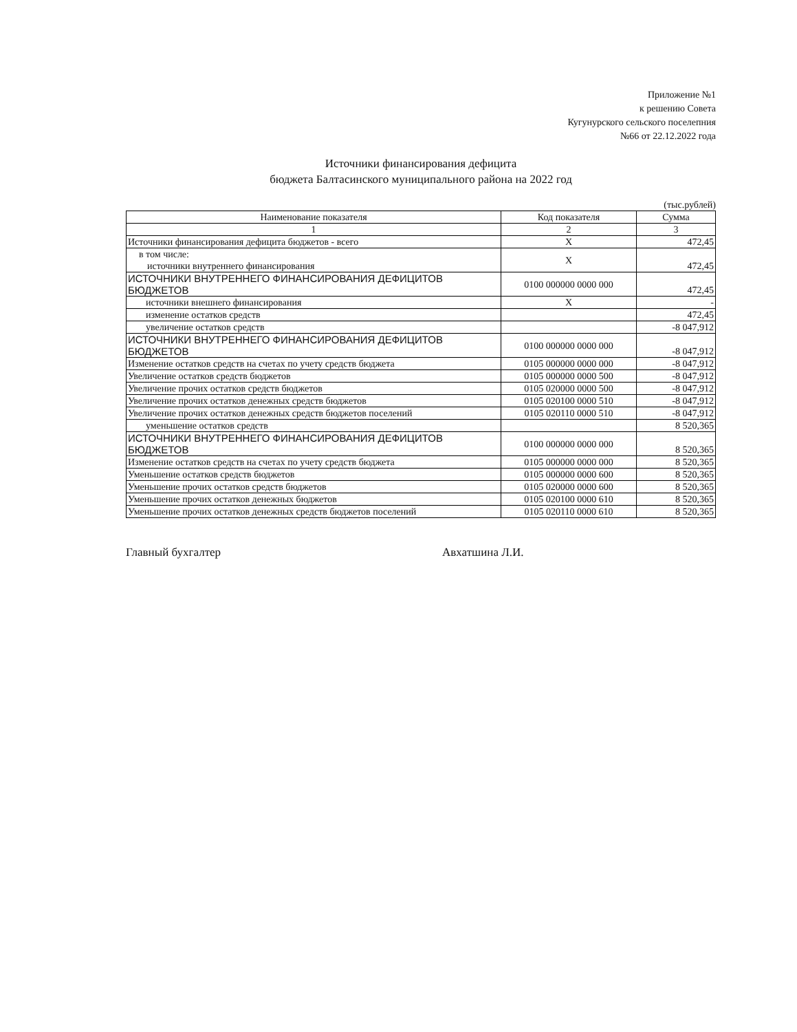Приложение №1
к решению Совета
Кугунурского сельского поселепния
№66 от 22.12.2022 года
Источники финансирования дефицита
бюджета Балтасинского муниципального района на 2022 год
(тыс.рублей)
| Наименование показателя | Код показателя | Сумма |
| --- | --- | --- |
| 1 | 2 | 3 |
| Источники финансирования дефицита бюджетов - всего | Х | 472,45 |
| в том числе: источники внутреннего финансирования | Х | 472,45 |
| ИСТОЧНИКИ ВНУТРЕННЕГО ФИНАНСИРОВАНИЯ ДЕФИЦИТОВ БЮДЖЕТОВ | 0100 000000 0000 000 | 472,45 |
| источники внешнего финансирования | Х | - |
| изменение остатков средств | | 472,45 |
| увеличение остатков средств | | -8 047,912 |
| ИСТОЧНИКИ ВНУТРЕННЕГО ФИНАНСИРОВАНИЯ ДЕФИЦИТОВ БЮДЖЕТОВ | 0100 000000 0000 000 | -8 047,912 |
| Изменение остатков средств на счетах по учету средств бюджета | 0105 000000 0000 000 | -8 047,912 |
| Увеличение остатков средств бюджетов | 0105 000000 0000 500 | -8 047,912 |
| Увеличение прочих остатков средств бюджетов | 0105 020000 0000 500 | -8 047,912 |
| Увеличение прочих остатков денежных средств бюджетов | 0105 020100 0000 510 | -8 047,912 |
| Увеличение прочих остатков денежных средств бюджетов поселений | 0105 020110 0000 510 | -8 047,912 |
| уменьшение остатков средств | | 8 520,365 |
| ИСТОЧНИКИ ВНУТРЕННЕГО ФИНАНСИРОВАНИЯ ДЕФИЦИТОВ БЮДЖЕТОВ | 0100 000000 0000 000 | 8 520,365 |
| Изменение остатков средств на счетах по учету средств бюджета | 0105 000000 0000 000 | 8 520,365 |
| Уменьшение остатков средств бюджетов | 0105 000000 0000 600 | 8 520,365 |
| Уменьшение прочих остатков средств бюджетов | 0105 020000 0000 600 | 8 520,365 |
| Уменьшение прочих остатков денежных бюджетов | 0105 020100 0000 610 | 8 520,365 |
| Уменьшение прочих остатков денежных средств бюджетов поселений | 0105 020110 0000 610 | 8 520,365 |
Главный бухгалтер Авхатшина Л.И.